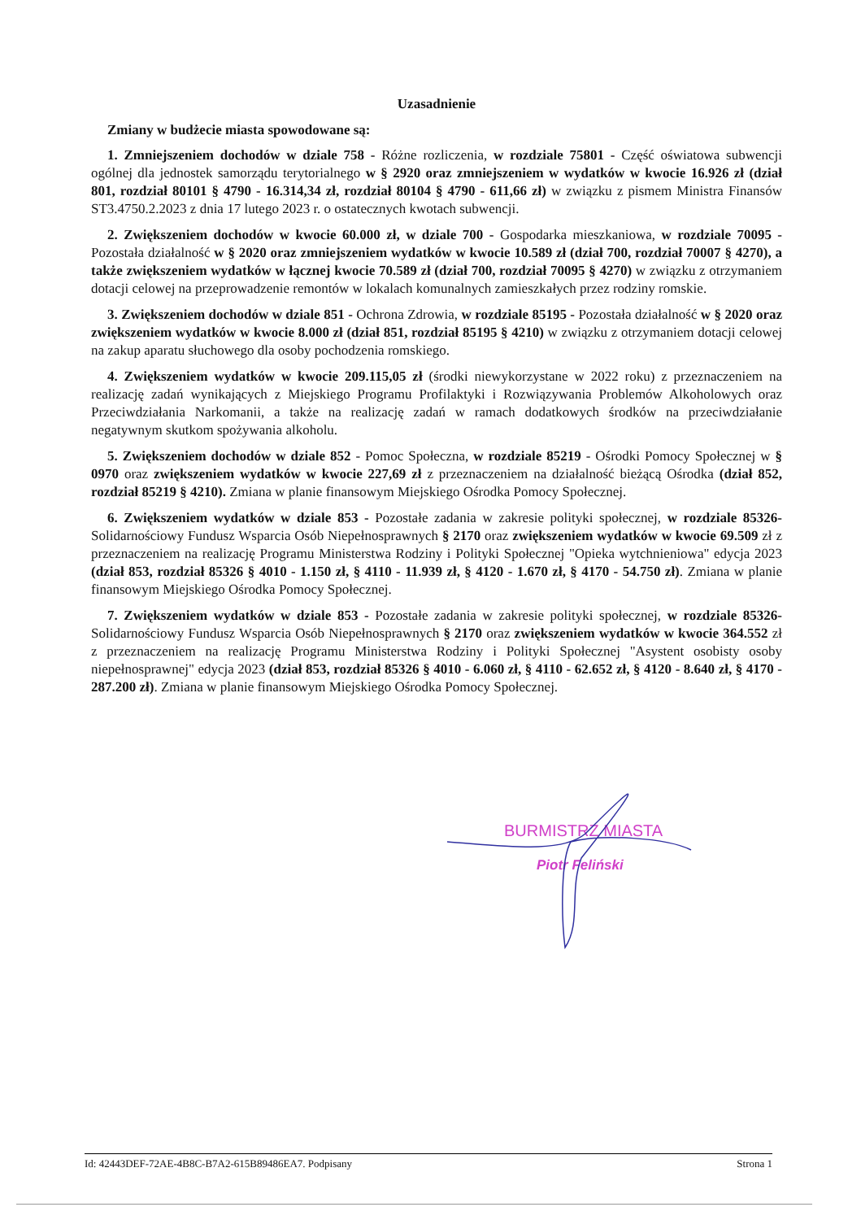Uzasadnienie
Zmiany w budżecie miasta spowodowane są:
1. Zmniejszeniem dochodów w dziale 758 - Różne rozliczenia, w rozdziale 75801 - Część oświatowa subwencji ogólnej dla jednostek samorządu terytorialnego w § 2920 oraz zmniejszeniem w wydatków w kwocie 16.926 zł (dział 801, rozdział 80101 § 4790 - 16.314,34 zł, rozdział 80104 § 4790 - 611,66 zł) w związku z pismem Ministra Finansów ST3.4750.2.2023 z dnia 17 lutego 2023 r. o ostatecznych kwotach subwencji.
2. Zwiększeniem dochodów w kwocie 60.000 zł, w dziale 700 - Gospodarka mieszkaniowa, w rozdziale 70095 - Pozostała działalność w § 2020 oraz zmniejszeniem wydatków w kwocie 10.589 zł (dział 700, rozdział 70007 § 4270), a także zwiększeniem wydatków w łącznej kwocie 70.589 zł (dział 700, rozdział 70095 § 4270) w związku z otrzymaniem dotacji celowej na przeprowadzenie remontów w lokalach komunalnych zamieszkałych przez rodziny romskie.
3. Zwiększeniem dochodów w dziale 851 - Ochrona Zdrowia, w rozdziale 85195 - Pozostała działalność w § 2020 oraz zwiększeniem wydatków w kwocie 8.000 zł (dział 851, rozdział 85195 § 4210) w związku z otrzymaniem dotacji celowej na zakup aparatu słuchowego dla osoby pochodzenia romskiego.
4. Zwiększeniem wydatków w kwocie 209.115,05 zł (środki niewykorzystane w 2022 roku) z przeznaczeniem na realizację zadań wynikających z Miejskiego Programu Profilaktyki i Rozwiązywania Problemów Alkoholowych oraz Przeciwdziałania Narkomanii, a także na realizację zadań w ramach dodatkowych środków na przeciwdziałanie negatywnym skutkom spożywania alkoholu.
5. Zwiększeniem dochodów w dziale 852 - Pomoc Społeczna, w rozdziale 85219 - Ośrodki Pomocy Społecznej w § 0970 oraz zwiększeniem wydatków w kwocie 227,69 zł z przeznaczeniem na działalność bieżącą Ośrodka (dział 852, rozdział 85219 § 4210). Zmiana w planie finansowym Miejskiego Ośrodka Pomocy Społecznej.
6. Zwiększeniem wydatków w dziale 853 - Pozostałe zadania w zakresie polityki społecznej, w rozdziale 85326- Solidarnościowy Fundusz Wsparcia Osób Niepełnosprawnych § 2170 oraz zwiększeniem wydatków w kwocie 69.509 zł z przeznaczeniem na realizację Programu Ministerstwa Rodziny i Polityki Społecznej "Opieka wytchnieniowa" edycja 2023 (dział 853, rozdział 85326 § 4010 - 1.150 zł, § 4110 - 11.939 zł, § 4120 - 1.670 zł, § 4170 - 54.750 zł). Zmiana w planie finansowym Miejskiego Ośrodka Pomocy Społecznej.
7. Zwiększeniem wydatków w dziale 853 - Pozostałe zadania w zakresie polityki społecznej, w rozdziale 85326- Solidarnościowy Fundusz Wsparcia Osób Niepełnosprawnych § 2170 oraz zwiększeniem wydatków w kwocie 364.552 zł z przeznaczeniem na realizację Programu Ministerstwa Rodziny i Polityki Społecznej "Asystent osobisty osoby niepełnosprawnej" edycja 2023 (dział 853, rozdział 85326 § 4010 - 6.060 zł, § 4110 - 62.652 zł, § 4120 - 8.640 zł, § 4170 - 287.200 zł). Zmiana w planie finansowym Miejskiego Ośrodka Pomocy Społecznej.
BURMISTRZ MIASTA
Piotr Feliński
Id: 42443DEF-72AE-4B8C-B7A2-615B89486EA7. Podpisany Strona 1